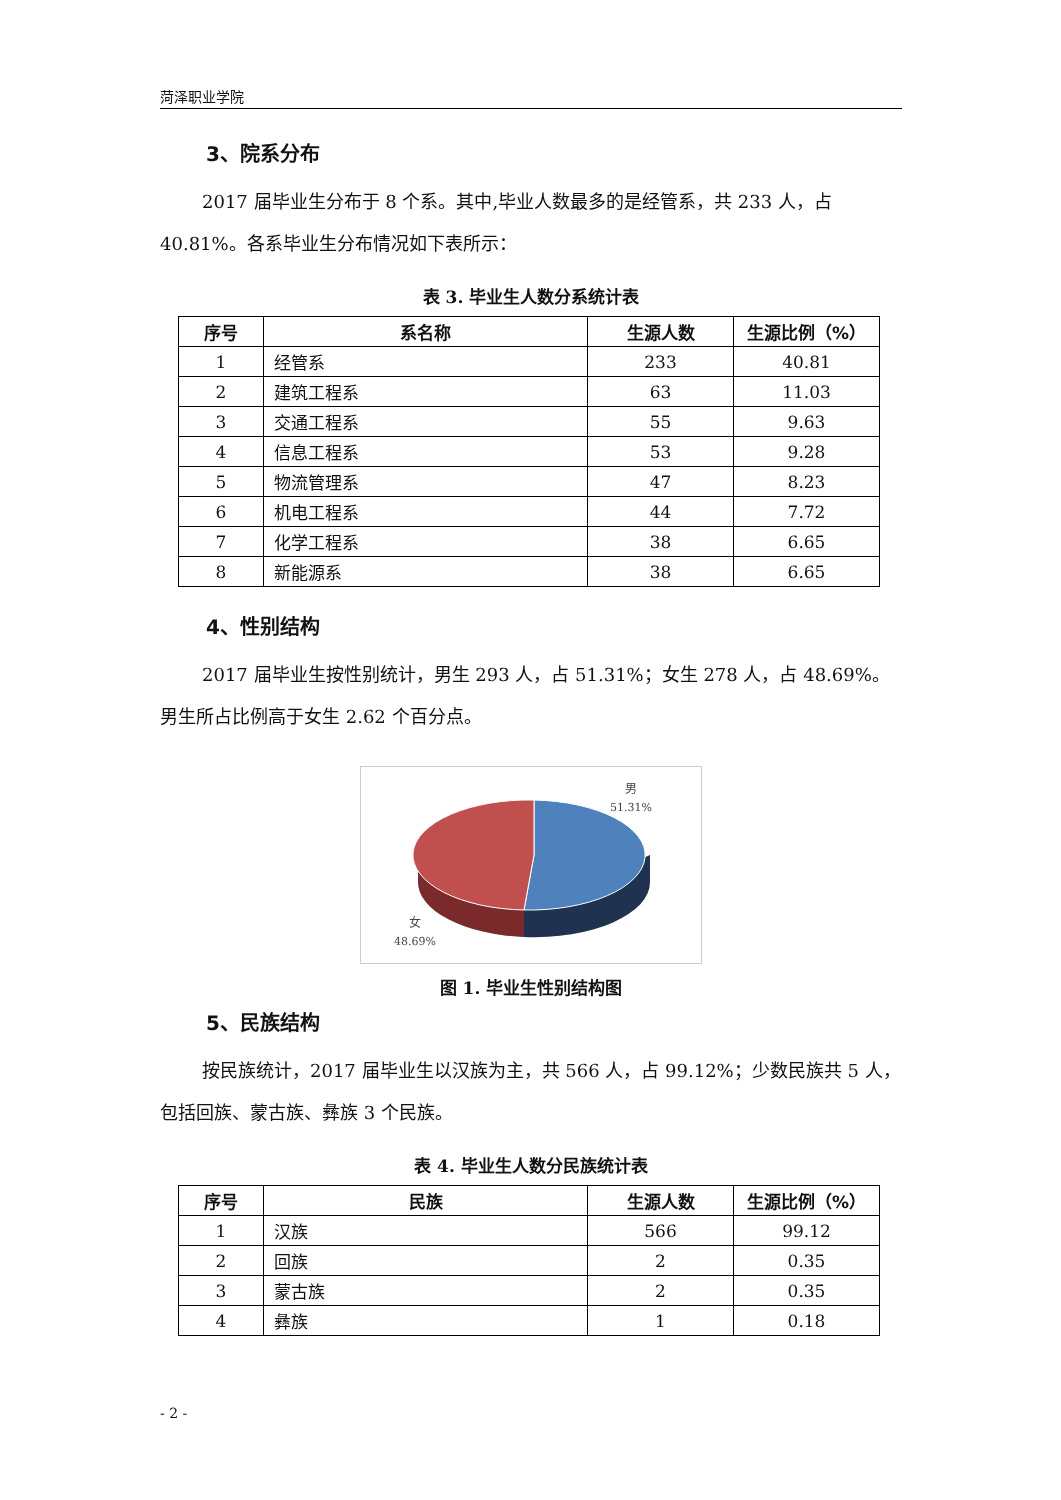菏泽职业学院
3、院系分布
2017 届毕业生分布于 8 个系。其中,毕业人数最多的是经管系，共 233 人，占 40.81%。各系毕业生分布情况如下表所示：
表 3. 毕业生人数分系统计表
| 序号 | 系名称 | 生源人数 | 生源比例（%） |
| --- | --- | --- | --- |
| 1 | 经管系 | 233 | 40.81 |
| 2 | 建筑工程系 | 63 | 11.03 |
| 3 | 交通工程系 | 55 | 9.63 |
| 4 | 信息工程系 | 53 | 9.28 |
| 5 | 物流管理系 | 47 | 8.23 |
| 6 | 机电工程系 | 44 | 7.72 |
| 7 | 化学工程系 | 38 | 6.65 |
| 8 | 新能源系 | 38 | 6.65 |
4、性别结构
2017 届毕业生按性别统计，男生 293 人，占 51.31%；女生 278 人，占 48.69%。男生所占比例高于女生 2.62 个百分点。
男
51.31%
女
48.69%
图 1. 毕业生性别结构图
5、民族结构
按民族统计，2017 届毕业生以汉族为主，共 566 人，占 99.12%；少数民族共 5 人，包括回族、蒙古族、彝族 3 个民族。
表 4. 毕业生人数分民族统计表
| 序号 | 民族 | 生源人数 | 生源比例（%） |
| --- | --- | --- | --- |
| 1 | 汉族 | 566 | 99.12 |
| 2 | 回族 | 2 | 0.35 |
| 3 | 蒙古族 | 2 | 0.35 |
| 4 | 彝族 | 1 | 0.18 |
- 2 -